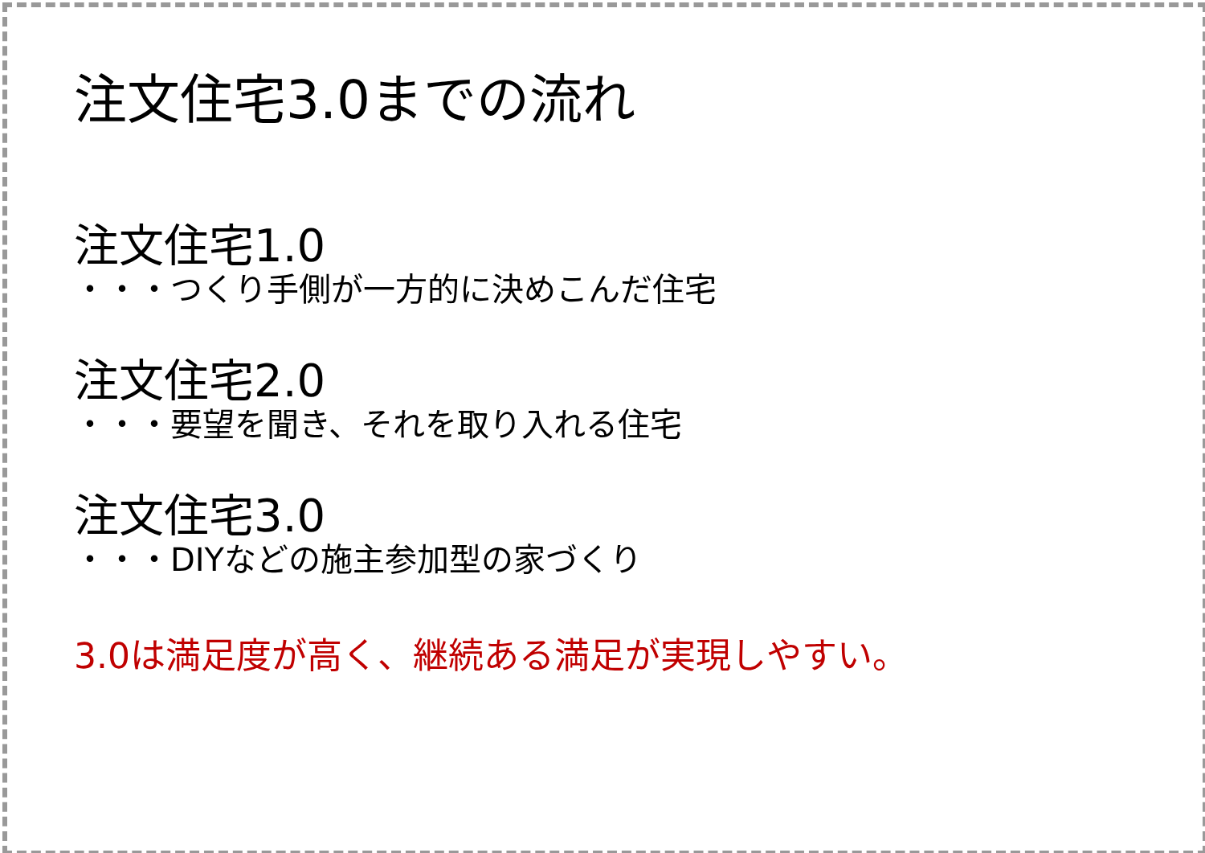注文住宅3.0までの流れ
注文住宅1.0
・・・つくり手側が一方的に決めこんだ住宅
注文住宅2.0
・・・要望を聞き、それを取り入れる住宅
注文住宅3.0
・・・DIYなどの施主参加型の家づくり
3.0は満足度が高く、継続ある満足が実現しやすい。